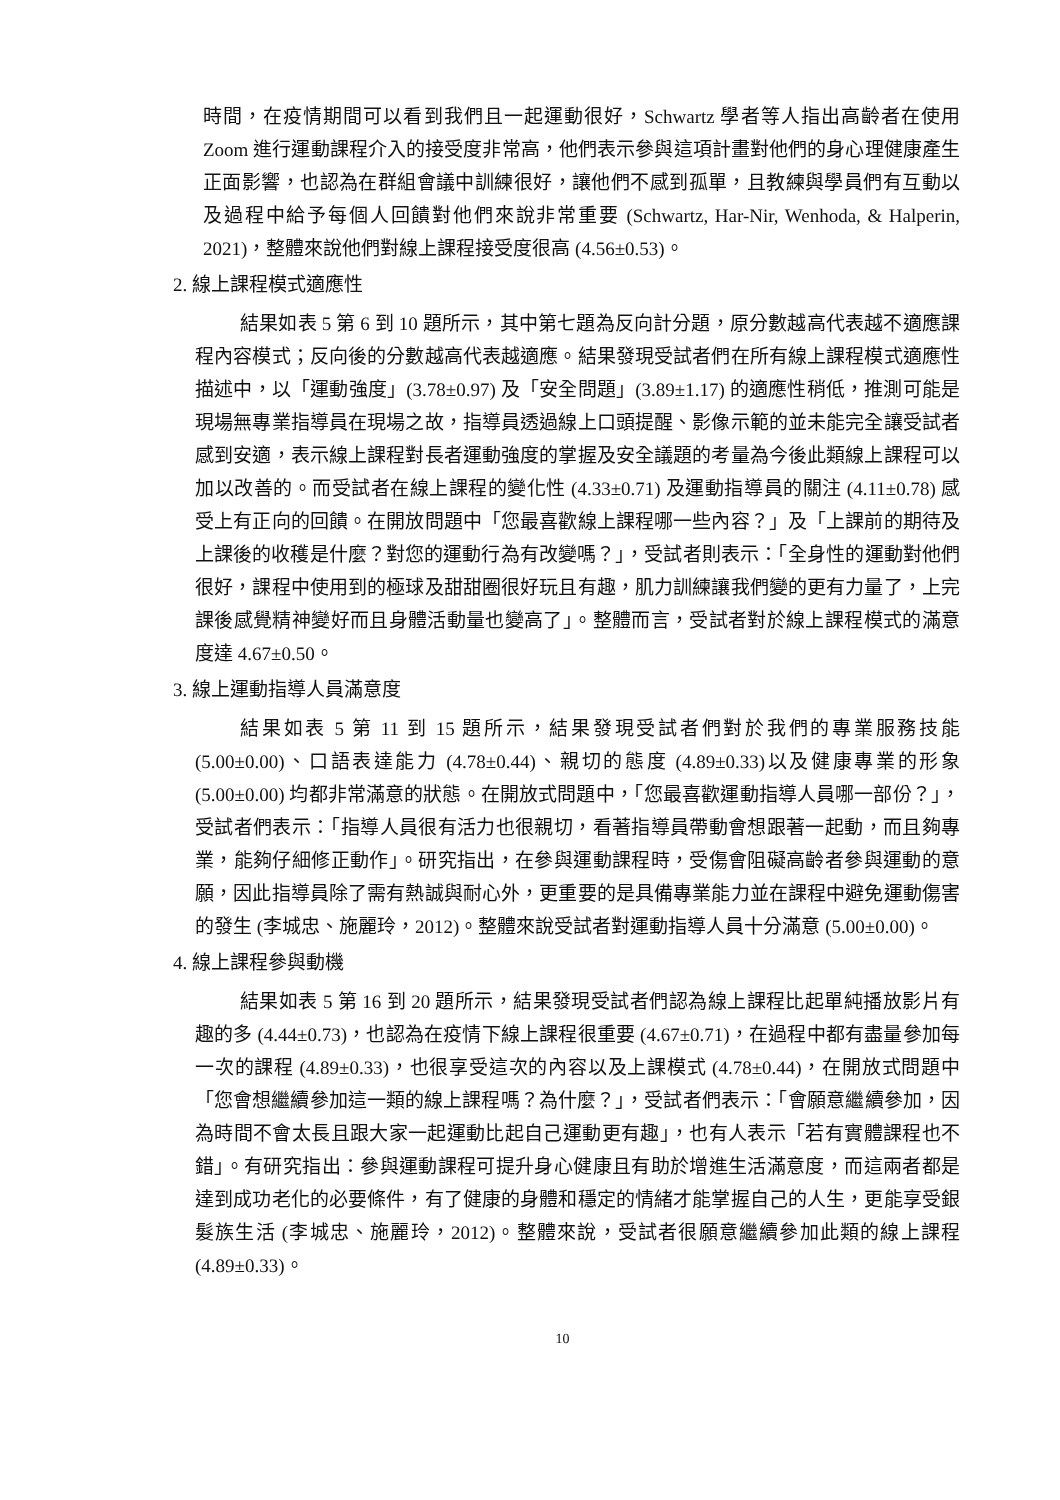時間，在疫情期間可以看到我們且一起運動很好，Schwartz 學者等人指出高齡者在使用 Zoom 進行運動課程介入的接受度非常高，他們表示參與這項計畫對他們的身心理健康產生正面影響，也認為在群組會議中訓練很好，讓他們不感到孤單，且教練與學員們有互動以及過程中給予每個人回饋對他們來說非常重要 (Schwartz, Har-Nir, Wenhoda, & Halperin, 2021)，整體來說他們對線上課程接受度很高 (4.56±0.53)。
2. 線上課程模式適應性
結果如表 5 第 6 到 10 題所示，其中第七題為反向計分題，原分數越高代表越不適應課程內容模式；反向後的分數越高代表越適應。結果發現受試者們在所有線上課程模式適應性描述中，以「運動強度」(3.78±0.97) 及「安全問題」(3.89±1.17) 的適應性稍低，推測可能是現場無專業指導員在現場之故，指導員透過線上口頭提醒、影像示範的並未能完全讓受試者感到安適，表示線上課程對長者運動強度的掌握及安全議題的考量為今後此類線上課程可以加以改善的。而受試者在線上課程的變化性 (4.33±0.71) 及運動指導員的關注 (4.11±0.78) 感受上有正向的回饋。在開放問題中「您最喜歡線上課程哪一些內容？」及「上課前的期待及上課後的收穫是什麼？對您的運動行為有改變嗎？」，受試者則表示：「全身性的運動對他們很好，課程中使用到的極球及甜甜圈很好玩且有趣，肌力訓練讓我們變的更有力量了，上完課後感覺精神變好而且身體活動量也變高了」。整體而言，受試者對於線上課程模式的滿意度達 4.67±0.50。
3. 線上運動指導人員滿意度
結果如表 5 第 11 到 15 題所示，結果發現受試者們對於我們的專業服務技能 (5.00±0.00)、口語表達能力 (4.78±0.44)、親切的態度 (4.89±0.33)以及健康專業的形象(5.00±0.00) 均都非常滿意的狀態。在開放式問題中，「您最喜歡運動指導人員哪一部份？」，受試者們表示：「指導人員很有活力也很親切，看著指導員帶動會想跟著一起動，而且夠專業，能夠仔細修正動作」。研究指出，在參與運動課程時，受傷會阻礙高齡者參與運動的意願，因此指導員除了需有熱誠與耐心外，更重要的是具備專業能力並在課程中避免運動傷害的發生 (李城忠、施麗玲，2012)。整體來說受試者對運動指導人員十分滿意 (5.00±0.00)。
4. 線上課程參與動機
結果如表 5 第 16 到 20 題所示，結果發現受試者們認為線上課程比起單純播放影片有趣的多 (4.44±0.73)，也認為在疫情下線上課程很重要 (4.67±0.71)，在過程中都有盡量參加每一次的課程 (4.89±0.33)，也很享受這次的內容以及上課模式 (4.78±0.44)，在開放式問題中「您會想繼續參加這一類的線上課程嗎？為什麼？」，受試者們表示：「會願意繼續參加，因為時間不會太長且跟大家一起運動比起自己運動更有趣」，也有人表示「若有實體課程也不錯」。有研究指出：參與運動課程可提升身心健康且有助於增進生活滿意度，而這兩者都是達到成功老化的必要條件，有了健康的身體和穩定的情緒才能掌握自己的人生，更能享受銀髮族生活 (李城忠、施麗玲，2012)。整體來說，受試者很願意繼續參加此類的線上課程 (4.89±0.33)。
10